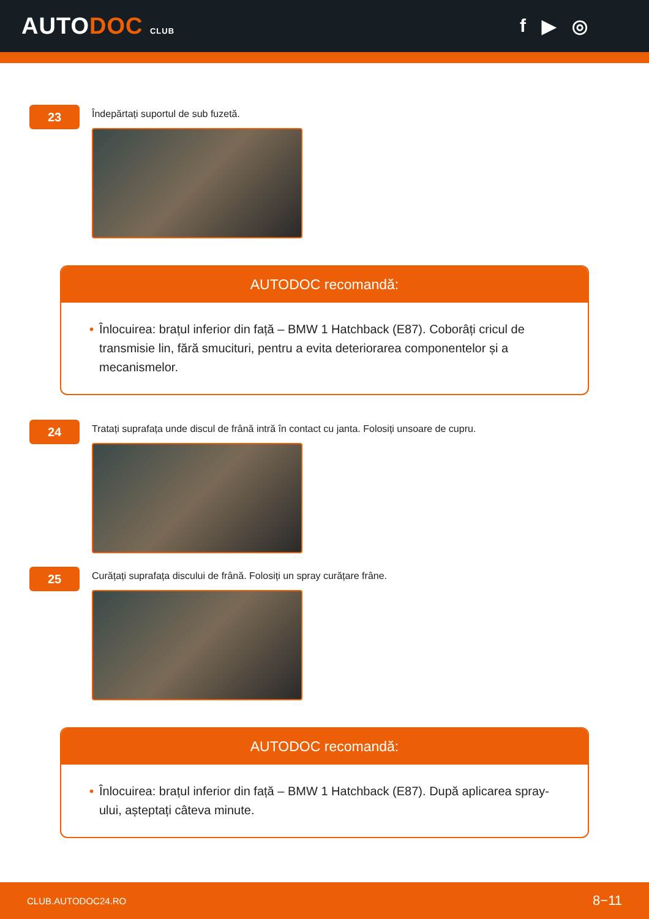AUTODOC CLUB
f ▶ ◎
23
Îndepărtați suportul de sub fuzetă.
AUTODOC recomandă:
• Înlocuirea: brațul inferior din față – BMW 1 Hatchback (E87). Coborâți cricul de transmisie lin, fără smucituri, pentru a evita deteriorarea componentelor și a mecanismelor.
24
Tratați suprafața unde discul de frână intră în contact cu janta. Folosiți unsoare de cupru.
25
Curățați suprafața discului de frână. Folosiți un spray curățare frâne.
AUTODOC recomandă:
• Înlocuirea: brațul inferior din față – BMW 1 Hatchback (E87). După aplicarea spray-ului, așteptați câteva minute.
CLUB.AUTODOC24.RO 8−11